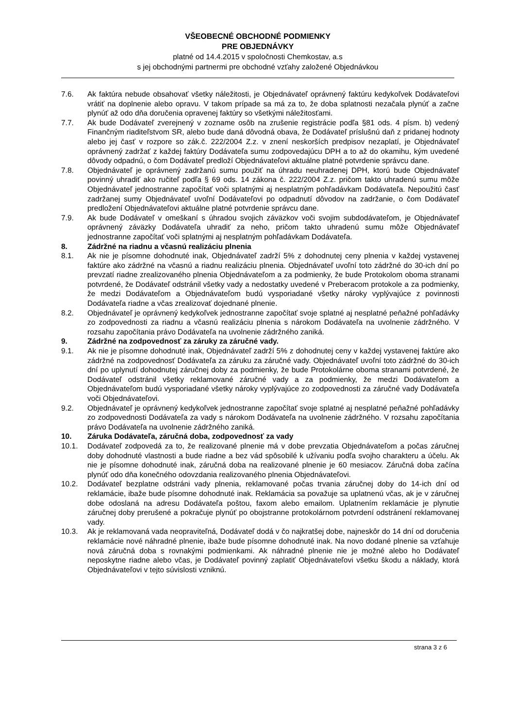VŠEOBECNÉ OBCHODNÉ PODMIENKY
PRE OBJEDNÁVKY
platné od 14.4.2015 v spoločnosti Chemkostav, a.s
s jej obchodnými partnermi pre obchodné vzťahy založené Objednávkou
7.6. Ak faktúra nebude obsahovať všetky náležitosti, je Objednávateľ oprávnený faktúru kedykoľvek Dodávateľovi vrátiť na doplnenie alebo opravu. V takom prípade sa má za to, že doba splatnosti nezačala plynúť a začne plynúť až odo dňa doručenia opravenej faktúry so všetkými náležitosťami.
7.7. Ak bude Dodávateľ zverejnený v zozname osôb na zrušenie registrácie podľa §81 ods. 4 písm. b) vedený Finančným riaditeľstvom SR, alebo bude daná dôvodná obava, že Dodávateľ príslušnú daň z pridanej hodnoty alebo jej časť v rozpore so zák.č. 222/2004 Z.z. v znení neskorších predpisov nezaplatí, je Objednávateľ oprávnený zadržať z každej faktúry Dodávateľa sumu zodpovedajúcu DPH a to až do okamihu, kým uvedené dôvody odpadnú, o čom Dodávateľ predloží Objednávateľovi aktuálne platné potvrdenie správcu dane.
7.8. Objednávateľ je oprávnený zadržanú sumu použiť na úhradu neuhradenej DPH, ktorú bude Objednávateľ povinný uhradiť ako ručiteľ podľa § 69 ods. 14 zákona č. 222/2004 Z.z. pričom takto uhradenú sumu môže Objednávateľ jednostranne započítať voči splatnými aj nesplatným pohľadávkam Dodávateľa. Nepoužitú časť zadržanej sumy Objednávateľ uvoľní Dodávateľovi po odpadnutí dôvodov na zadržanie, o čom Dodávateľ predložení Objednávateľovi aktuálne platné potvrdenie správcu dane.
7.9. Ak bude Dodávateľ v omeškaní s úhradou svojich záväzkov voči svojim subdodávateľom, je Objednávateľ oprávnený záväzky Dodávateľa uhradiť za neho, pričom takto uhradenú sumu môže Objednávateľ jednostranne započítať voči splatnými aj nesplatným pohľadávkam Dodávateľa.
8. Zádržné na riadnu a včasnú realizáciu plnenia
8.1. Ak nie je písomne dohodnuté inak, Objednávateľ zadrží 5% z dohodnutej ceny plnenia v každej vystavenej faktúre ako zádržné na včasnú a riadnu realizáciu plnenia. Objednávateľ uvoľní toto zádržné do 30-ich dní po prevzatí riadne zrealizovaného plnenia Objednávateľom a za podmienky, že bude Protokolom oboma stranami potvrdené, že Dodávateľ odstránil všetky vady a nedostatky uvedené v Preberacom protokole a za podmienky, že medzi Dodávateľom a Objednávateľom budú vysporiadané všetky nároky vyplývajúce z povinnosti Dodávateľa riadne a včas zrealizovať dojednané plnenie.
8.2. Objednávateľ je oprávnený kedykoľvek jednostranne započítať svoje splatné aj nesplatné peňažné pohľadávky zo zodpovednosti za riadnu a včasnú realizáciu plnenia s nárokom Dodávateľa na uvolnenie zádržného. V rozsahu započítania právo Dodávateľa na uvolnenie zádržného zaniká.
9. Zádržné na zodpovednosť za záruky za záručné vady.
9.1. Ak nie je písomne dohodnuté inak, Objednávateľ zadrží 5% z dohodnutej ceny v každej vystavenej faktúre ako zádržné na zodpovednosť Dodávateľa za záruku za záručné vady. Objednávateľ uvoľní toto zádržné do 30-ich dní po uplynutí dohodnutej záručnej doby za podmienky, že bude Protokolárne oboma stranami potvrdené, že Dodávateľ odstránil všetky reklamované záručné vady a za podmienky, že medzi Dodávateľom a Objednávateľom budú vysporiadané všetky nároky vyplývajúce zo zodpovednosti za záručné vady Dodávateľa voči Objednávateľovi.
9.2. Objednávateľ je oprávnený kedykoľvek jednostranne započítať svoje splatné aj nesplatné peňažné pohľadávky zo zodpovednosti Dodávateľa za vady s nárokom Dodávateľa na uvolnenie zádržného. V rozsahu započítania právo Dodávateľa na uvolnenie zádržného zaniká.
10. Záruka Dodávateľa, záručná doba, zodpovednosť za vady
10.1. Dodávateľ zodpovedá za to, že realizované plnenie má v dobe prevzatia Objednávateľom a počas záručnej doby dohodnuté vlastnosti a bude riadne a bez vád spôsobilé k užívaniu podľa svojho charakteru a účelu. Ak nie je písomne dohodnuté inak, záručná doba na realizované plnenie je 60 mesiacov. Záručná doba začína plynúť odo dňa konečného odovzdania realizovaného plnenia Objednávateľovi.
10.2. Dodávateľ bezplatne odstráni vady plnenia, reklamované počas trvania záručnej doby do 14-ich dní od reklamácie, ibaže bude písomne dohodnuté inak. Reklamácia sa považuje sa uplatnenú včas, ak je v záručnej dobe odoslaná na adresu Dodávateľa poštou, faxom alebo emailom. Uplatnením reklamácie je plynutie záručnej doby prerušené a pokračuje plynúť po obojstranne protokolárnom potvrdení odstránení reklamovanej vady.
10.3. Ak je reklamovaná vada neopraviteľná, Dodávateľ dodá v čo najkratšej dobe, najneskôr do 14 dní od doručenia reklamácie nové náhradné plnenie, ibaže bude písomne dohodnuté inak. Na novo dodané plnenie sa vzťahuje nová záručná doba s rovnakými podmienkami. Ak náhradné plnenie nie je možné alebo ho Dodávateľ neposkytne riadne alebo včas, je Dodávateľ povinný zaplatiť Objednávateľovi všetku škodu a náklady, ktorá Objednávateľovi v tejto súvislosti vzniknú.
strana 3 z 6